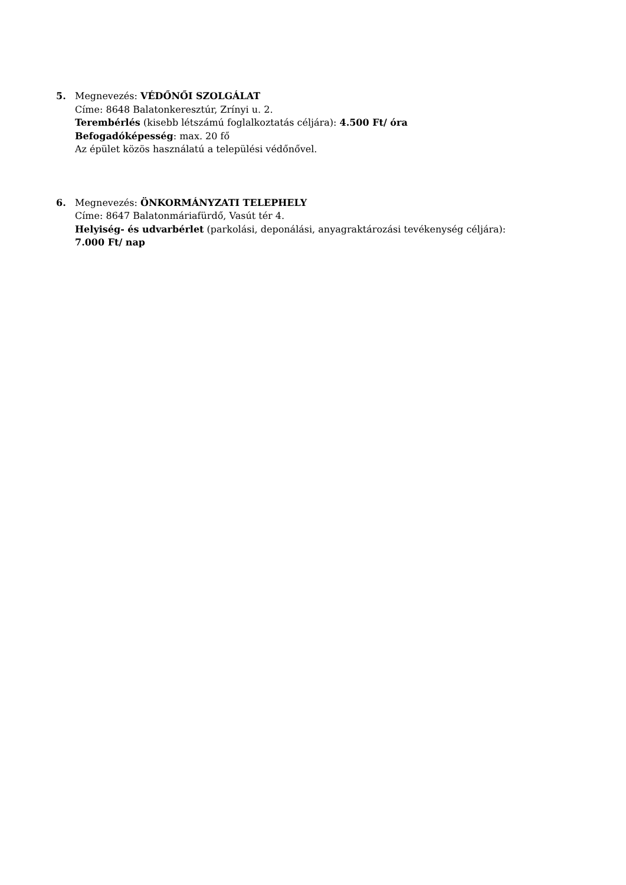5. Megnevezés: VÉDŐNŐI SZOLGÁLAT
Címe: 8648 Balatonkeresztúr, Zrínyi u. 2.
Terembérlés (kisebb létszámú foglalkoztatás céljára): 4.500 Ft/ óra
Befogadóképesség: max. 20 fő
Az épület közös használatú a települési védőnővel.
6. Megnevezés: ÖNKORMÁNYZATI TELEPHELY
Címe: 8647 Balatonmáriafürdő, Vasút tér 4.
Helyiség- és udvarbérlet (parkolási, deponálási, anyagraktározási tevékenység céljára):
7.000 Ft/ nap